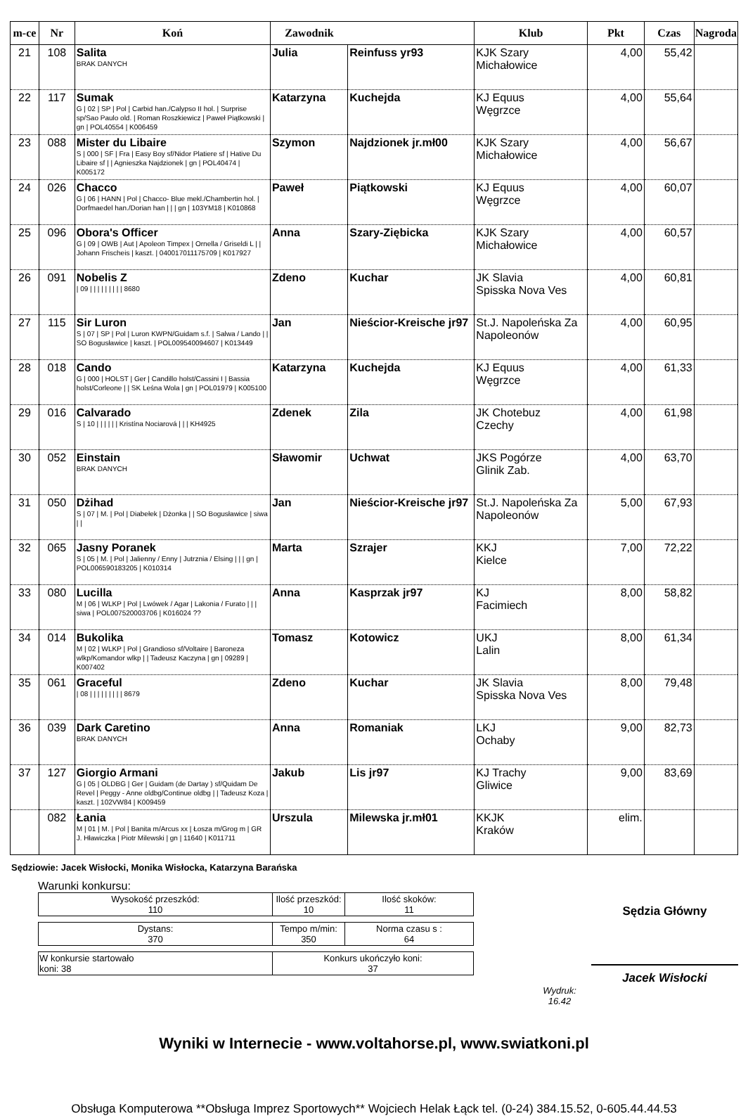| m-ce | Nr | Koń | Zawodnik | | Klub | Pkt | Czas | Nagroda |
| --- | --- | --- | --- | --- | --- | --- | --- | --- |
| 21 | 108 | Salita BRAK DANYCH | Julia | Reinfuss yr93 | KJK Szary Michałowice | 4,00 | 55,42 | |
| 22 | 117 | Sumak G / 02 / SP / Pol / Carbid han./Calypso II hol. / Surprise sp/Sao Paulo old. / Roman Roszkiewicz / Paweł Piątkowski / gn / POL40554 / K006459 | Katarzyna | Kuchejda | KJ Equus Węgrzce | 4,00 | 55,64 | |
| 23 | 088 | Mister du Libaire S / 000 / SF / Fra / Easy Boy sf/Nidor Platiere sf / Hative Du Libaire sf / / Agnieszka Najdzionek / gn / POL40474 / K005172 | Szymon | Najdzionek jr.mł00 | KJK Szary Michałowice | 4,00 | 56,67 | |
| 24 | 026 | Chacco G / 06 / HANN / Pol / Chacco- Blue mekl./Chambertin hol. / Dorfmaedel han./Dorian han / / / gn / 103YM18 / K010868 | Paweł | Piątkowski | KJ Equus Węgrzce | 4,00 | 60,07 | |
| 25 | 096 | Obora's Officer G / 09 / OWB / Aut / Apoleon Timpex / Ornella / Griseldi L / / Johann Frischeis / kaszt. / 040017011175709 / K017927 | Anna | Szary-Ziębicka | KJK Szary Michałowice | 4,00 | 60,57 | |
| 26 | 091 | Nobelis Z / 09 / / / / / / / / / 8680 | Zdeno | Kuchar | JK Slavia Spisska Nova Ves | 4,00 | 60,81 | |
| 27 | 115 | Sir Luron S / 07 / SP / Pol / Luron KWPN/Guidam s.f. / Salwa / Lando / / SO Bogusławice / kaszt. / POL009540094607 / K013449 | Jan | Nieścior-Kreische jr97 | St.J. Napoleńska Za Napoleonów | 4,00 | 60,95 | |
| 28 | 018 | Cando G / 000 / HOLST / Ger / Candillo holst/Cassini I / Bassia holst/Corleone / / SK Leśna Wola / gn / POL01979 / K005100 | Katarzyna | Kuchejda | KJ Equus Węgrzce | 4,00 | 61,33 | |
| 29 | 016 | Calvarado S / 10 / / / / / / Kristína Nociarová / / / KH4925 | Zdenek | Zila | JK Chotebuz Czechy | 4,00 | 61,98 | |
| 30 | 052 | Einstain BRAK DANYCH | Sławomir | Uchwat | JKS Pogórze Glinik Zab. | 4,00 | 63,70 | |
| 31 | 050 | Dżihad S / 07 / M. / Pol / Diabełek / Dżonka / / SO Bogusławice / siwa / / | Jan | Nieścior-Kreische jr97 | St.J. Napoleńska Za Napoleonów | 5,00 | 67,93 | |
| 32 | 065 | Jasny Poranek S / 05 / M. / Pol / Jalienny / Enny / Jutrznia / Elsing / / / gn / POL006590183205 / K010314 | Marta | Szrajer | KKJ Kielce | 7,00 | 72,22 | |
| 33 | 080 | Lucilla M / 06 / WLKP / Pol / Lwówek / Agar / Lakonia / Furato / / / siwa / POL007520003706 / K016024 ?? | Anna | Kasprzak jr97 | KJ Facimiech | 8,00 | 58,82 | |
| 34 | 014 | Bukolika M / 02 / WLKP / Pol / Grandioso sf/Voltaire / Baroneza wlkp/Komandor wlkp / / Tadeusz Kaczyna / gn / 09289 / K007402 | Tomasz | Kotowicz | UKJ Lalin | 8,00 | 61,34 | |
| 35 | 061 | Graceful / 08 / / / / / / / / / 8679 | Zdeno | Kuchar | JK Slavia Spisska Nova Ves | 8,00 | 79,48 | |
| 36 | 039 | Dark Caretino BRAK DANYCH | Anna | Romaniak | LKJ Ochaby | 9,00 | 82,73 | |
| 37 | 127 | Giorgio Armani G / 05 / OLDBG / Ger / Guidam (de Dartay ) sf/Quidam De Revel / Peggy - Anne oldbg/Continue oldbg / / Tadeusz Koza / kaszt. / 102VW84 / K009459 | Jakub | Lis jr97 | KJ Trachy Gliwice | 9,00 | 83,69 | |
| | 082 | Łania M / 01 / M. / Pol / Banita m/Arcus xx / Łosza m/Grog m / GR J. Hławiczka / Piotr Milewski / gn / 11640 / K011711 | Urszula | Milewska jr.mł01 | KKJK Kraków | elim. | | |
Sędziowie: Jacek Wisłocki, Monika Wisłocka, Katarzyna Barańska
Warunki konkursu:
| Wysokość przeszkód: 110 | Ilość przeszkód: 10 | Ilość skoków: 11 |
| Dystans: 370 | Tempo m/min: 350 | Norma czasu s : 64 |
| W konkursie startowało koni: 38 | Konkurs ukończyło koni: 37 |
Wydruk:
16.42
Sędzia Główny
Jacek Wisłocki
Wyniki w Internecie - www.voltahorse.pl, www.swiatkoni.pl
Obsługa Komputerowa **Obsługa Imprez Sportowych** Wojciech Helak Łąck tel. (0-24) 384.15.52, 0-605.44.44.53